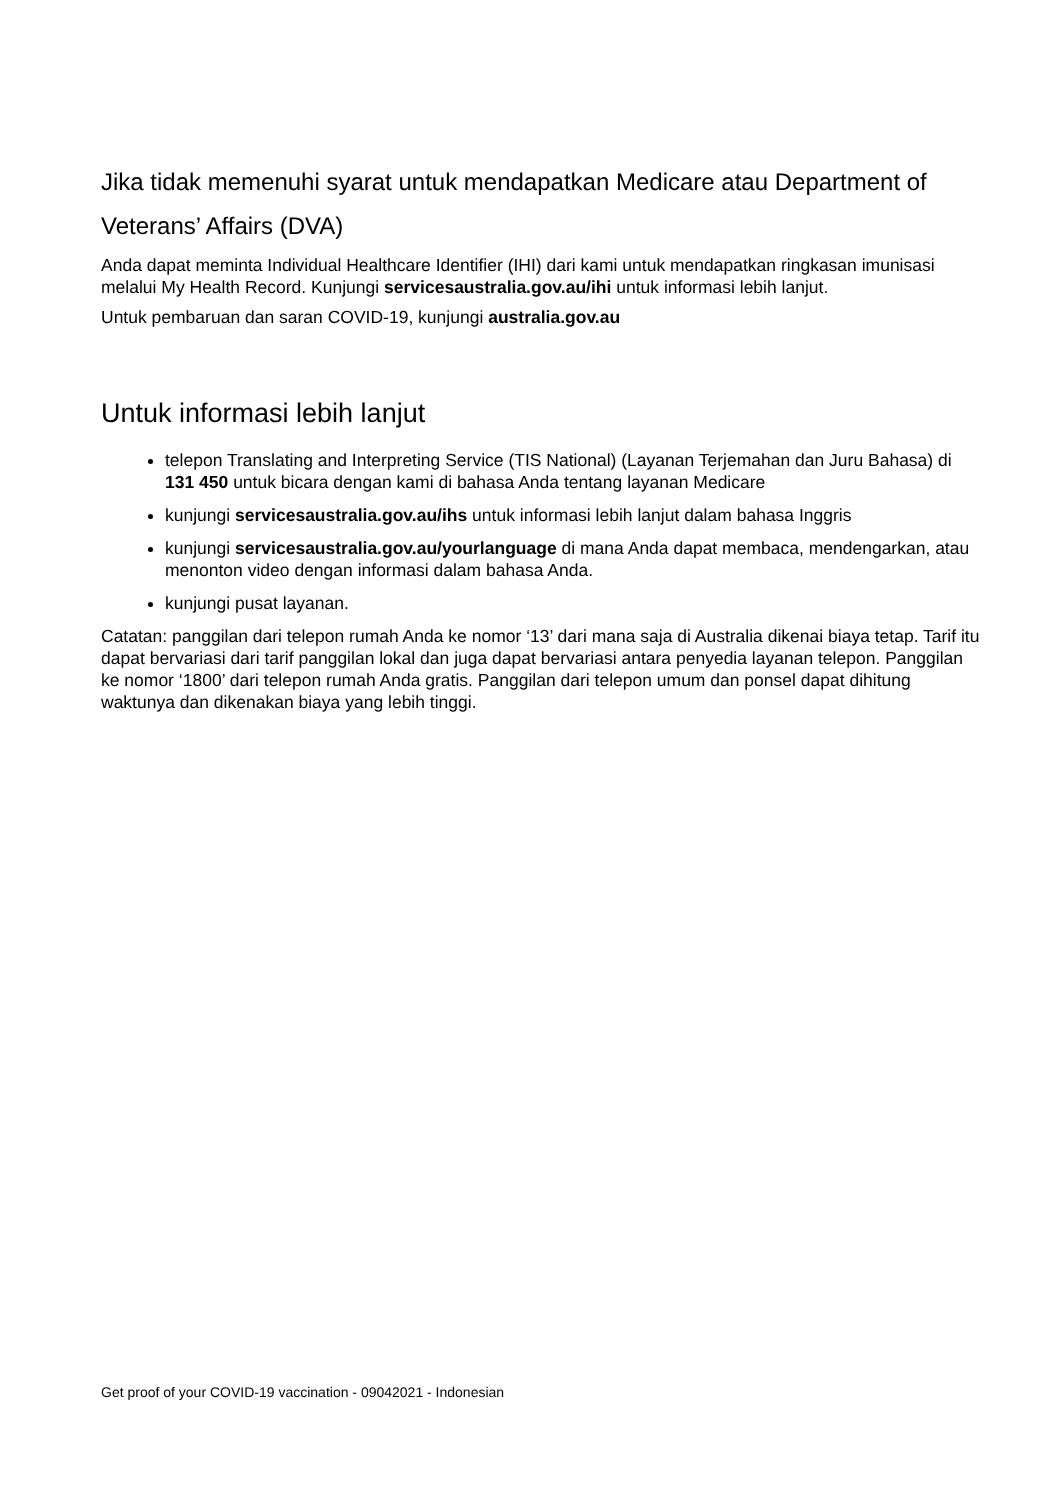Jika tidak memenuhi syarat untuk mendapatkan Medicare atau Department of Veterans’ Affairs (DVA)
Anda dapat meminta Individual Healthcare Identifier (IHI) dari kami untuk mendapatkan ringkasan imunisasi melalui My Health Record. Kunjungi servicesaustralia.gov.au/ihi untuk informasi lebih lanjut.
Untuk pembaruan dan saran COVID-19, kunjungi australia.gov.au
Untuk informasi lebih lanjut
telepon Translating and Interpreting Service (TIS National) (Layanan Terjemahan dan Juru Bahasa) di 131 450 untuk bicara dengan kami di bahasa Anda tentang layanan Medicare
kunjungi servicesaustralia.gov.au/ihs untuk informasi lebih lanjut dalam bahasa Inggris
kunjungi servicesaustralia.gov.au/yourlanguage di mana Anda dapat membaca, mendengarkan, atau menonton video dengan informasi dalam bahasa Anda.
kunjungi pusat layanan.
Catatan: panggilan dari telepon rumah Anda ke nomor ‘13’ dari mana saja di Australia dikenai biaya tetap. Tarif itu dapat bervariasi dari tarif panggilan lokal dan juga dapat bervariasi antara penyedia layanan telepon. Panggilan ke nomor ‘1800’ dari telepon rumah Anda gratis. Panggilan dari telepon umum dan ponsel dapat dihitung waktunya dan dikenakan biaya yang lebih tinggi.
Get proof of your COVID-19 vaccination - 09042021 - Indonesian